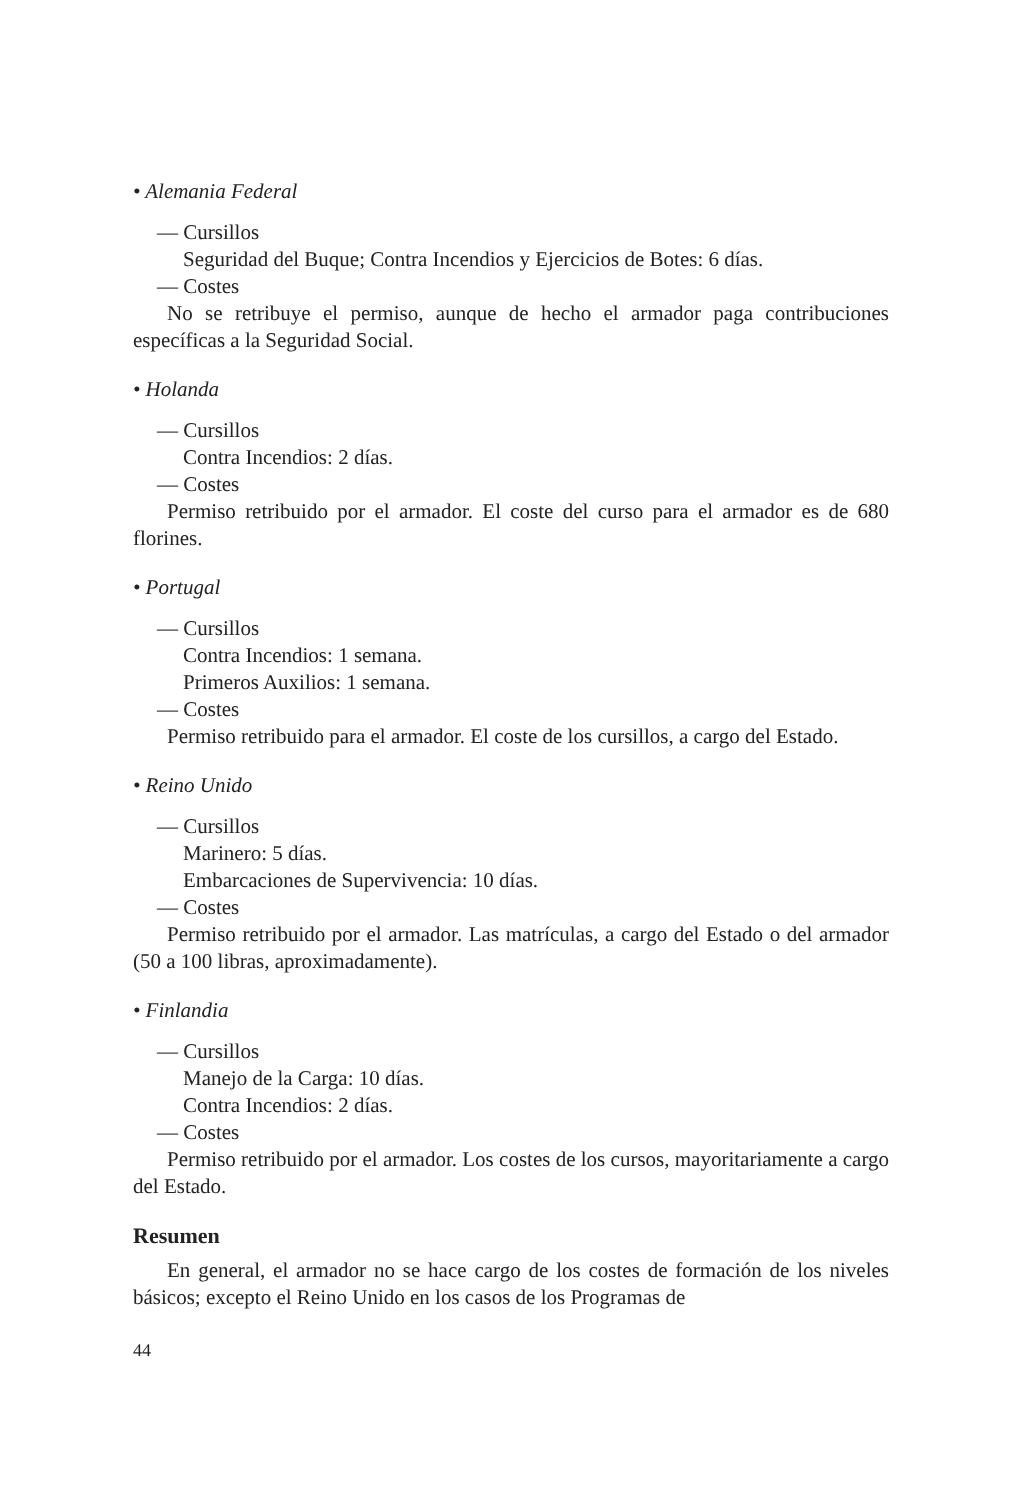• Alemania Federal
— Cursillos
Seguridad del Buque; Contra Incendios y Ejercicios de Botes: 6 días.
— Costes
No se retribuye el permiso, aunque de hecho el armador paga contribuciones específicas a la Seguridad Social.
• Holanda
— Cursillos
Contra Incendios: 2 días.
— Costes
Permiso retribuido por el armador. El coste del curso para el armador es de 680 florines.
• Portugal
— Cursillos
Contra Incendios: 1 semana.
Primeros Auxilios: 1 semana.
— Costes
Permiso retribuido para el armador. El coste de los cursillos, a cargo del Estado.
• Reino Unido
— Cursillos
Marinero: 5 días.
Embarcaciones de Supervivencia: 10 días.
— Costes
Permiso retribuido por el armador. Las matrículas, a cargo del Estado o del armador (50 a 100 libras, aproximadamente).
• Finlandia
— Cursillos
Manejo de la Carga: 10 días.
Contra Incendios: 2 días.
— Costes
Permiso retribuido por el armador. Los costes de los cursos, mayoritariamente a cargo del Estado.
Resumen
En general, el armador no se hace cargo de los costes de formación de los niveles básicos; excepto el Reino Unido en los casos de los Programas de
44